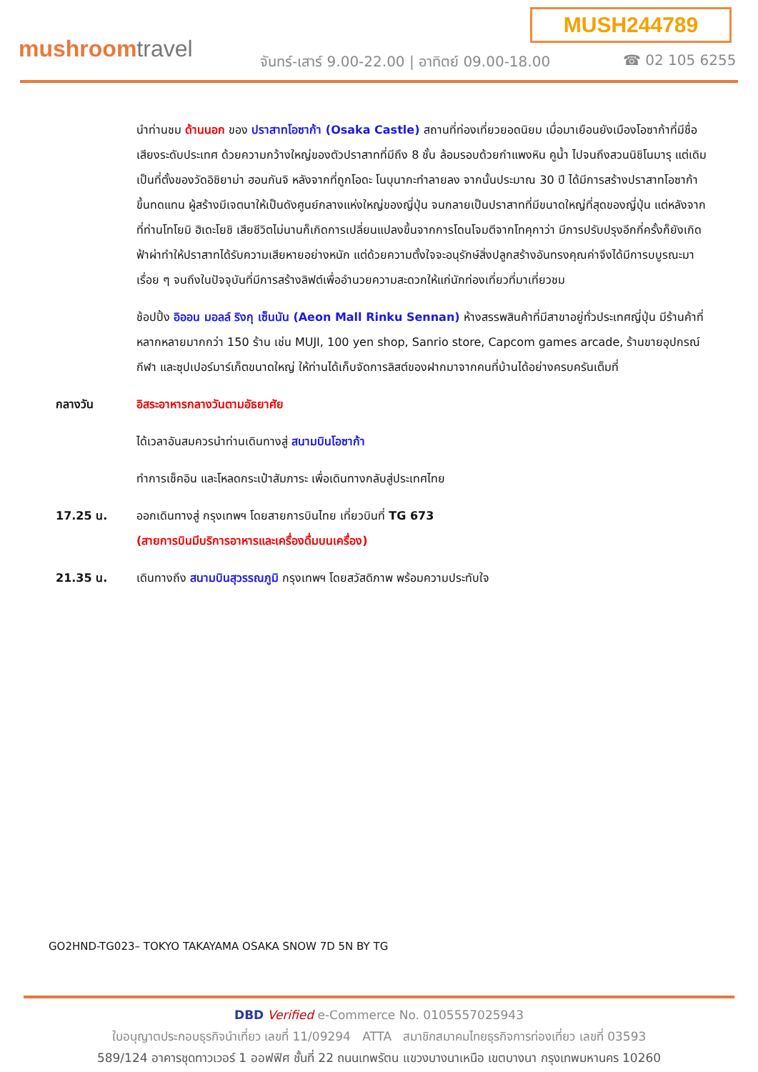MUSH244789
mushroomtravel
จันทร์-เสาร์ 9.00-22.00 | อาทิตย์ 09.00-18.00
☎ 02 105 6255
นำท่านชม ด้านนอก ของ ปราสาทโอซาก้า (Osaka Castle) สถานที่ท่องเที่ยวยอดนิยม เมื่อมาเยือนยังเมืองโอซาก้าที่มีชื่อเสียงระดับประเทศ ด้วยความกว้างใหญ่ของตัวปราสาทที่มีถึง 8 ชั้น ล้อมรอบด้วยกำแพงหิน คูน้ำ ไปจนถึงสวนนิชิโนมารุ แต่เดิมเป็นที่ตั้งของวัดอิชิยาม่า ฮอนกันจิ หลังจากที่ถูกโอดะ โนบุนากะทำลายลง จากนั้นประมาณ 30 ปี ได้มีการสร้างปราสาทโอซาก้าขึ้นทดแทน ผู้สร้างมีเจตนาให้เป็นดังศูนย์กลางแห่งใหญ่ของญี่ปุ่น จนกลายเป็นปราสาทที่มีขนาดใหญ่ที่สุดของญี่ปุ่น แต่หลังจากที่ท่านโทโยมิ ฮิเดะโยชิ เสียชีวิตไม่นานก็เกิดการเปลี่ยนแปลงขึ้นจากการโดนโจมตีจากโทคุกาว่า มีการปรับปรุงอีกกี่ครั้งก็ยังเกิดฟ้าผ่าทำให้ปราสาทได้รับความเสียหายอย่างหนัก แต่ด้วยความตั้งใจจะอนุรักษ์สิ่งปลูกสร้างอันทรงคุณค่าจึงได้มีการบบูรณะมาเรื่อย ๆ จนถึงในปัจจุบันที่มีการสร้างลิฟต์เพื่ออำนวยความสะดวกให้แก่นักท่องเที่ยวที่มาเที่ยวชม
ช้อปปิ้ง อิออน มอลล์ ริงกุ เซ็นนัน (Aeon Mall Rinku Sennan) ห้างสรรพสินค้าที่มีสาขาอยู่ทั่วประเทศญี่ปุ่น มีร้านค้าที่หลากหลายมากกว่า 150 ร้าน เช่น MUJI, 100 yen shop, Sanrio store, Capcom games arcade, ร้านขายอุปกรณ์กีฬา และซุปเปอร์มาร์เก็ตขนาดใหญ่ ให้ท่านได้เก็บจัดการลิสต์ของฝากมาจากคนที่บ้านได้อย่างครบครันเต็มที่
กลางวัน อิสระอาหารกลางวันตามอัธยาศัย
ได้เวลาอันสมควรนำท่านเดินทางสู่ สนามบินโอซาก้า
ทำการเช็คอิน และโหลดกระเป๋าสัมภาระ เพื่อเดินทางกลับสู่ประเทศไทย
17.25 น. ออกเดินทางสู่ กรุงเทพฯ โดยสายการบินไทย เที่ยวบินที่ TG 673
(สายการบินมีบริการอาหารและเครื่องดื่มบนเครื่อง)
21.35 น. เดินทางถึง สนามบินสุวรรณภูมิ กรุงเทพฯ โดยสวัสดิภาพ พร้อมความประทับใจ
GO2HND-TG023– TOKYO TAKAYAMA OSAKA SNOW 7D 5N BY TG
DBD Verified e-Commerce No. 0105557025943
ใบอนุญาตประกอบธุรกิจนำเที่ยว เลขที่ 11/09294 ATTA สมาชิกสมาคมไทยธุรกิจการท่องเที่ยว เลขที่ 03593
589/124 อาคารชุดทาวเวอร์ 1 ออฟฟิศ ชั้นที่ 22 ถนนเทพรัตน แขวงบางนาเหนือ เขตบางนา กรุงเทพมหานคร 10260